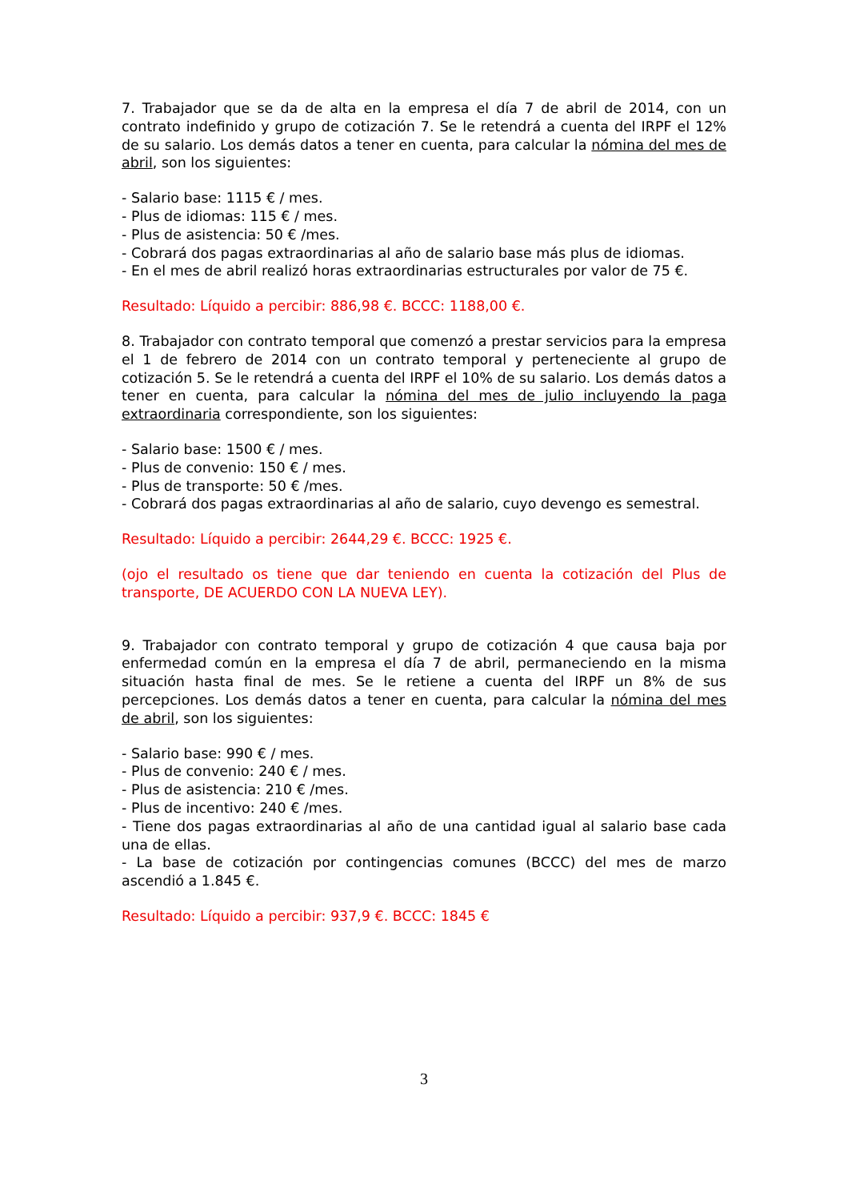7. Trabajador que se da de alta en la empresa el día 7 de abril de 2014, con un contrato indefinido y grupo de cotización 7. Se le retendrá a cuenta del IRPF el 12% de su salario. Los demás datos a tener en cuenta, para calcular la nómina del mes de abril, son los siguientes:
- Salario base: 1115 € / mes.
- Plus de idiomas: 115 € / mes.
- Plus de asistencia: 50 € /mes.
- Cobrará dos pagas extraordinarias al año de salario base más plus de idiomas.
- En el mes de abril realizó horas extraordinarias estructurales por valor de 75 €.
Resultado: Líquido a percibir: 886,98 €. BCCC: 1188,00 €.
8. Trabajador con contrato temporal que comenzó a prestar servicios para la empresa el 1 de febrero de 2014 con un contrato temporal y perteneciente al grupo de cotización 5. Se le retendrá a cuenta del IRPF el 10% de su salario. Los demás datos a tener en cuenta, para calcular la nómina del mes de julio incluyendo la paga extraordinaria correspondiente, son los siguientes:
- Salario base: 1500 € / mes.
- Plus de convenio: 150 € / mes.
- Plus de transporte: 50 € /mes.
- Cobrará dos pagas extraordinarias al año de salario, cuyo devengo es semestral.
Resultado: Líquido a percibir: 2644,29 €. BCCC: 1925 €.
(ojo el resultado os tiene que dar teniendo en cuenta la cotización del Plus de transporte, DE ACUERDO CON LA NUEVA LEY).
9. Trabajador con contrato temporal y grupo de cotización 4 que causa baja por enfermedad común en la empresa el día 7 de abril, permaneciendo en la misma situación hasta final de mes. Se le retiene a cuenta del IRPF un 8% de sus percepciones. Los demás datos a tener en cuenta, para calcular la nómina del mes de abril, son los siguientes:
- Salario base: 990 € / mes.
- Plus de convenio: 240 € / mes.
- Plus de asistencia: 210 € /mes.
- Plus de incentivo: 240 € /mes.
- Tiene dos pagas extraordinarias al año de una cantidad igual al salario base cada una de ellas.
- La base de cotización por contingencias comunes (BCCC) del mes de marzo ascendió a 1.845 €.
Resultado: Líquido a percibir: 937,9 €. BCCC: 1845 €
3